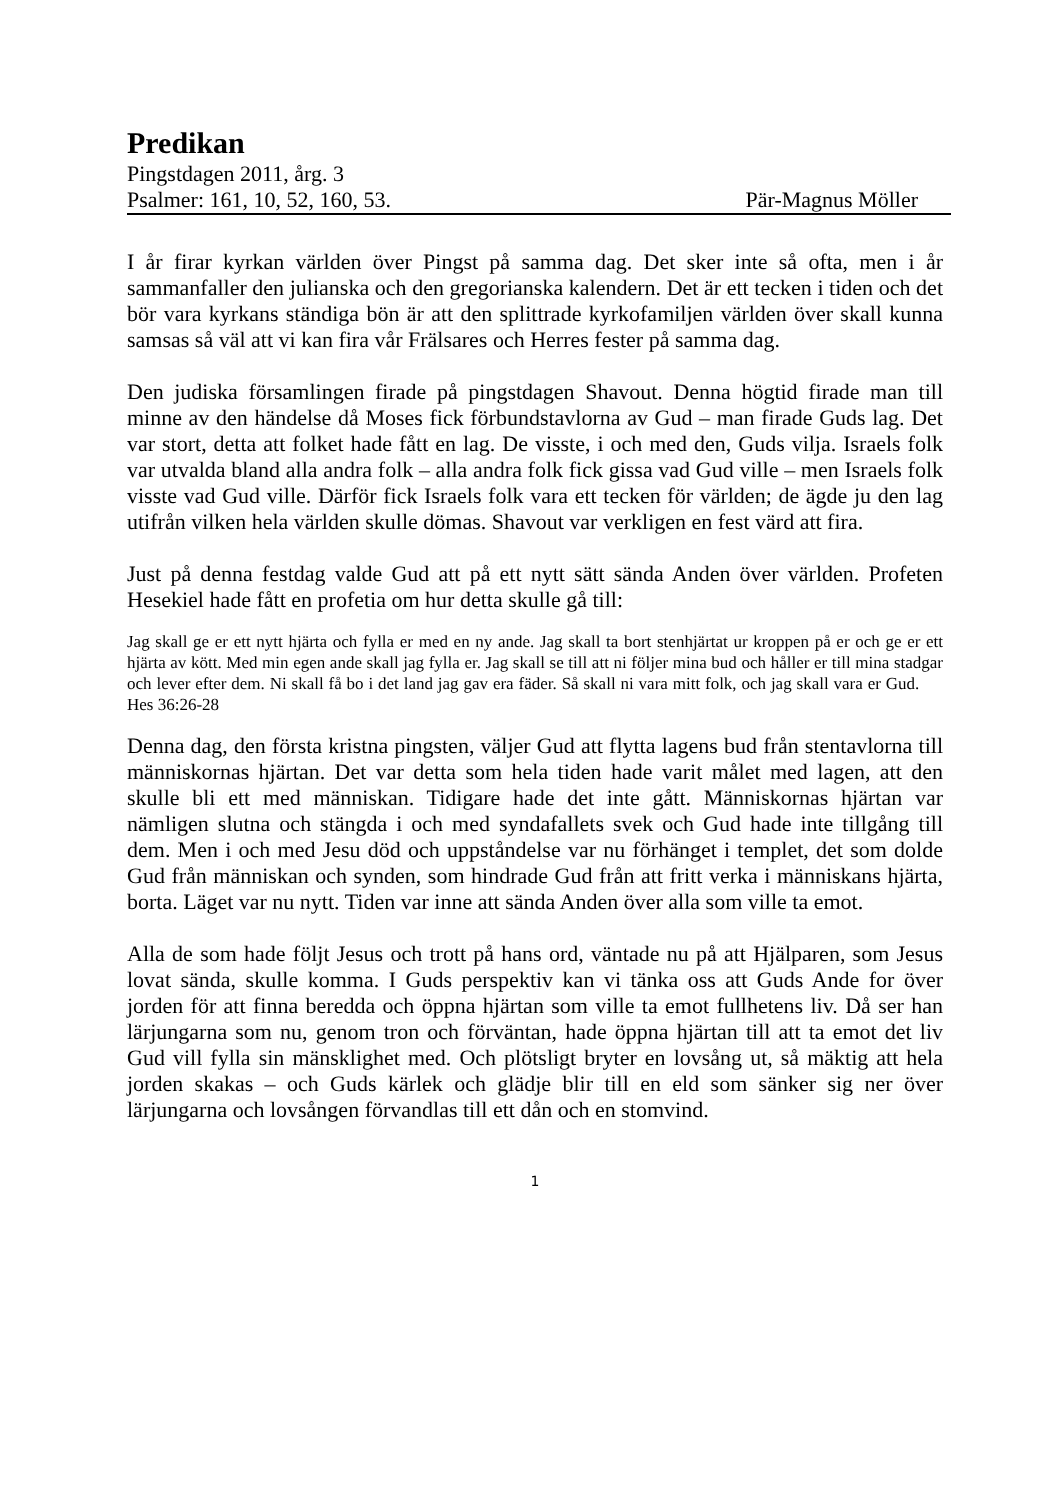Predikan
Pingstdagen 2011, årg. 3
Psalmer: 161, 10, 52, 160, 53. Pär-Magnus Möller
I år firar kyrkan världen över Pingst på samma dag. Det sker inte så ofta, men i år sammanfaller den julianska och den gregorianska kalendern. Det är ett tecken i tiden och det bör vara kyrkans ständiga bön är att den splittrade kyrkofamiljen världen över skall kunna samsas så väl att vi kan fira vår Frälsares och Herres fester på samma dag.
Den judiska församlingen firade på pingstdagen Shavout. Denna högtid firade man till minne av den händelse då Moses fick förbundstavlorna av Gud – man firade Guds lag. Det var stort, detta att folket hade fått en lag. De visste, i och med den, Guds vilja. Israels folk var utvalda bland alla andra folk – alla andra folk fick gissa vad Gud ville – men Israels folk visste vad Gud ville. Därför fick Israels folk vara ett tecken för världen; de ägde ju den lag utifrån vilken hela världen skulle dömas. Shavout var verkligen en fest värd att fira.
Just på denna festdag valde Gud att på ett nytt sätt sända Anden över världen. Profeten Hesekiel hade fått en profetia om hur detta skulle gå till:
Jag skall ge er ett nytt hjärta och fylla er med en ny ande. Jag skall ta bort stenhjärtat ur kroppen på er och ge er ett hjärta av kött. Med min egen ande skall jag fylla er. Jag skall se till att ni följer mina bud och håller er till mina stadgar och lever efter dem. Ni skall få bo i det land jag gav era fäder. Så skall ni vara mitt folk, och jag skall vara er Gud. Hes 36:26-28
Denna dag, den första kristna pingsten, väljer Gud att flytta lagens bud från stentavlorna till människornas hjärtan. Det var detta som hela tiden hade varit målet med lagen, att den skulle bli ett med människan. Tidigare hade det inte gått. Människornas hjärtan var nämligen slutna och stängda i och med syndafallets svek och Gud hade inte tillgång till dem. Men i och med Jesu död och uppståndelse var nu förhänget i templet, det som dolde Gud från människan och synden, som hindrade Gud från att fritt verka i människans hjärta, borta. Läget var nu nytt. Tiden var inne att sända Anden över alla som ville ta emot.
Alla de som hade följt Jesus och trott på hans ord, väntade nu på att Hjälparen, som Jesus lovat sända, skulle komma. I Guds perspektiv kan vi tänka oss att Guds Ande for över jorden för att finna beredda och öppna hjärtan som ville ta emot fullhetens liv. Då ser han lärjungarna som nu, genom tron och förväntan, hade öppna hjärtan till att ta emot det liv Gud vill fylla sin mänsklighet med. Och plötsligt bryter en lovsång ut, så mäktig att hela jorden skakas – och Guds kärlek och glädje blir till en eld som sänker sig ner över lärjungarna och lovsången förvandlas till ett dån och en stomvind.
1